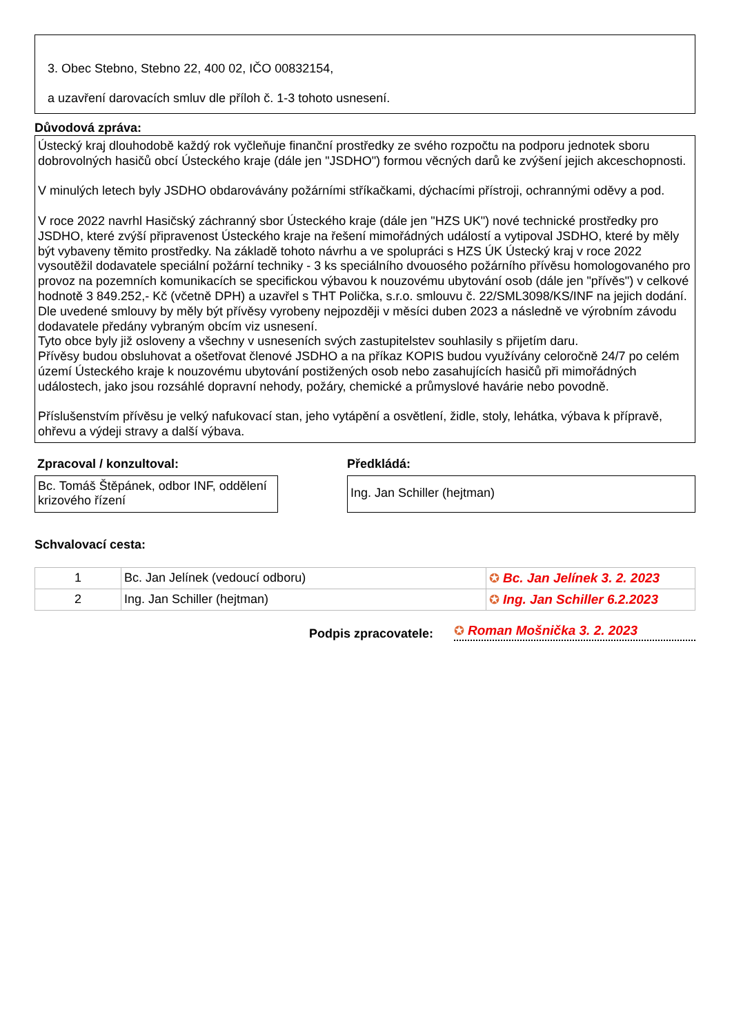3. Obec Stebno, Stebno 22, 400 02, IČO 00832154,
a uzavření darovacích smluv dle příloh č. 1-3 tohoto usnesení.
Důvodová zpráva:
Ústecký kraj dlouhodobě každý rok vyčleňuje finanční prostředky ze svého rozpočtu na podporu jednotek sboru dobrovolných hasičů obcí Ústeckého kraje (dále jen "JSDHO") formou věcných darů ke zvýšení jejich akceschopnosti.
V minulých letech byly JSDHO obdarovávány požárními stříkačkami, dýchacími přístroji, ochrannými oděvy a pod.
V roce 2022 navrhl Hasičský záchranný sbor Ústeckého kraje (dále jen "HZS UK") nové technické prostředky pro JSDHO, které zvýší připravenost Ústeckého kraje na řešení mimořádných událostí a vytipoval JSDHO, které by měly být vybaveny těmito prostředky. Na základě tohoto návrhu a ve spolupráci s HZS ÚK Ústecký kraj v roce 2022 vysoutěžil dodavatele speciální požární techniky - 3 ks speciálního dvouosého požárního přívěsu homologovaného pro provoz na pozemních komunikacích se specifickou výbavou k nouzovému ubytování osob (dále jen "přívěs") v celkové hodnotě 3 849.252,- Kč (včetně DPH) a uzavřel s THT Polička, s.r.o. smlouvu č. 22/SML3098/KS/INF na jejich dodání. Dle uvedené smlouvy by měly být přívěsy vyrobeny nejpozději v měsíci duben 2023 a následně ve výrobním závodu dodavatele předány vybraným obcím viz usnesení.
Tyto obce byly již osloveny a všechny v usneseních svých zastupitelstev souhlasily s přijetím daru.
Přívěsy budou obsluhovat a ošetřovat členové JSDHO a na příkaz KOPIS budou využívány celoročně 24/7 po celém území Ústeckého kraje k nouzovému ubytování postižených osob nebo zasahujících hasičů při mimořádných událostech, jako jsou rozsáhlé dopravní nehody, požáry, chemické a průmyslové havárie nebo povodně.
Příslušenstvím přívěsu je velký nafukovací stan, jeho vytápění a osvětlení, židle, stoly, lehátka, výbava k přípravě, ohřevu a výdeji stravy a další výbava.
Zpracoval / konzultoval:
Bc. Tomáš Štěpánek, odbor INF, oddělení krizového řízení
Předkládá:
Ing. Jan Schiller (hejtman)
Schvalovací cesta:
| 1 | Bc. Jan Jelínek (vedoucí odboru) | ✪ Bc. Jan Jelínek 3. 2. 2023 |
| 2 | Ing. Jan Schiller (hejtman) | ✪ Ing. Jan Schiller 6.2.2023 |
Podpis zpracovatele:
✪ Roman Mošnička 3. 2. 2023